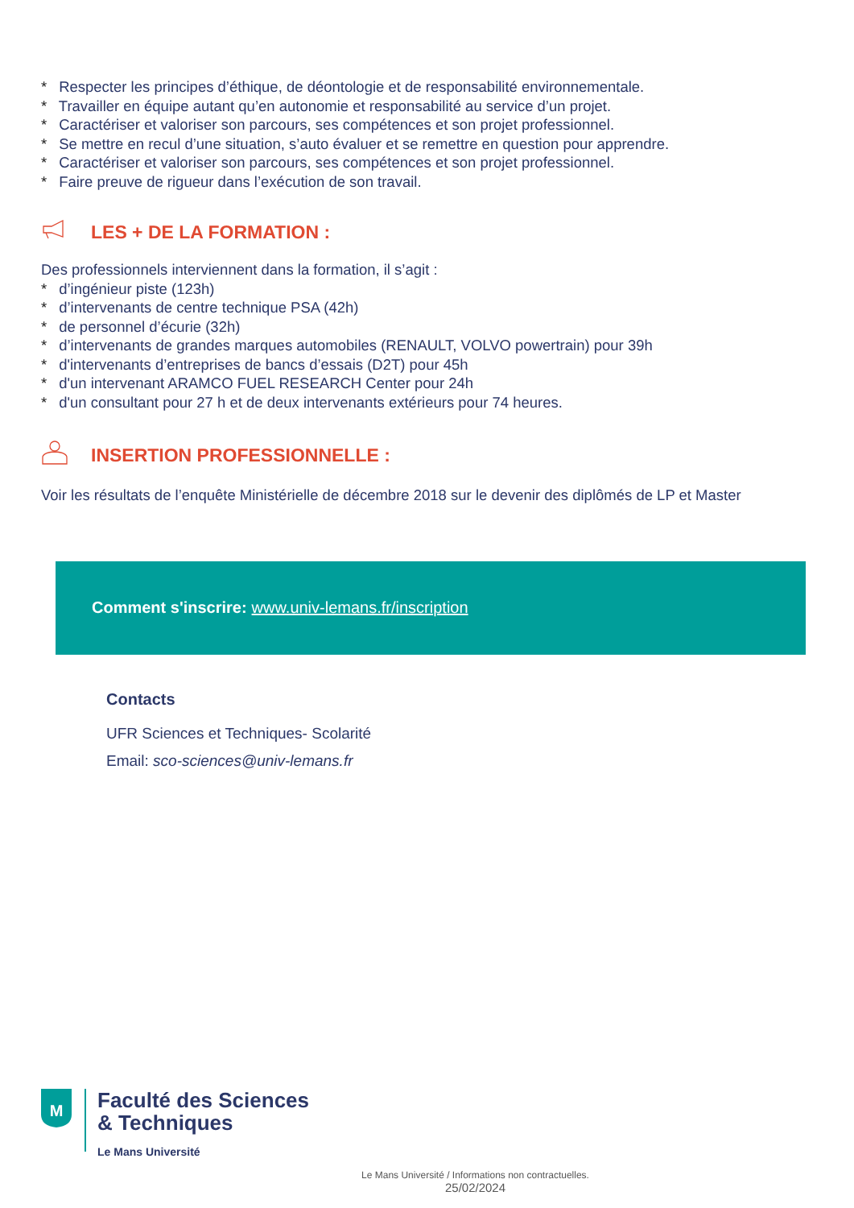* Respecter les principes d’éthique, de déontologie et de responsabilité environnementale.
* Travailler en équipe autant qu’en autonomie et responsabilité au service d’un projet.
* Caractériser et valoriser son parcours, ses compétences et son projet professionnel.
* Se mettre en recul d’une situation, s’auto évaluer et se remettre en question pour apprendre.
* Caractériser et valoriser son parcours, ses compétences et son projet professionnel.
* Faire preuve de rigueur dans l’exécution de son travail.
LES + DE LA FORMATION :
Des professionnels interviennent dans la formation, il s’agit :
* d’ingénieur piste (123h)
* d’intervenants de centre technique PSA (42h)
* de personnel d’écurie (32h)
* d’intervenants de grandes marques automobiles (RENAULT, VOLVO powertrain) pour 39h
* d'intervenants d’entreprises de bancs d’essais (D2T) pour 45h
* d'un intervenant ARAMCO FUEL RESEARCH Center pour 24h
* d'un consultant pour 27 h et de deux intervenants extérieurs pour 74 heures.
INSERTION PROFESSIONNELLE :
Voir les résultats de l’enquête Ministérielle de décembre 2018 sur le devenir des diplômés de LP et Master
Comment s'inscrire: www.univ-lemans.fr/inscription
Contacts
UFR Sciences et Techniques- Scolarité
Email: sco-sciences@univ-lemans.fr
M
Faculté des Sciences
& Techniques
Le Mans Université
Le Mans Université / Informations non contractuelles.
25/02/2024